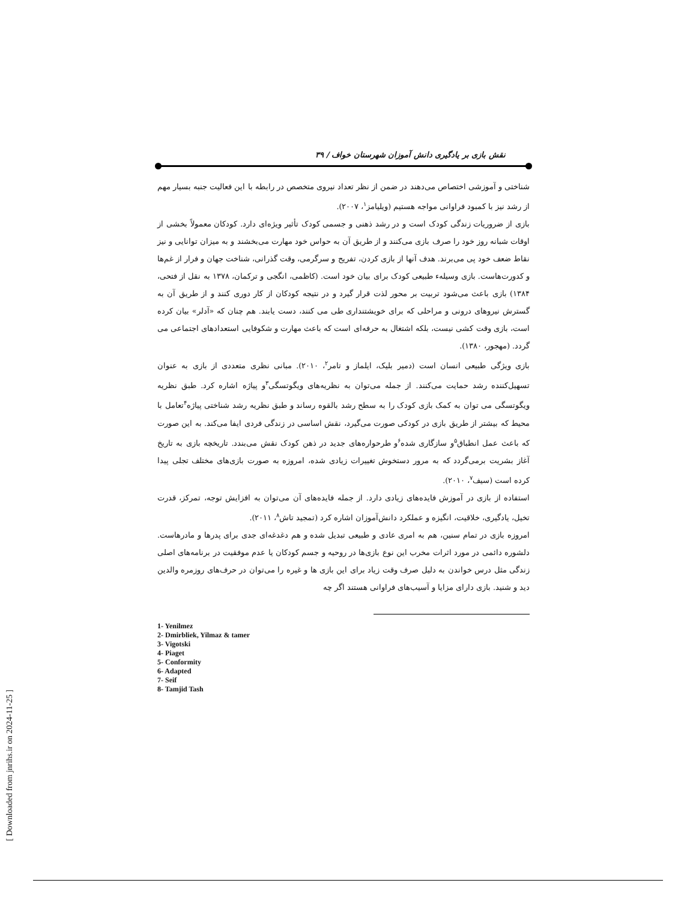نقش بازی بر یادگیری دانش آموزان شهرستان خواف / ۳۹
شناختی و آموزشی اختصاص می‌دهند در ضمن از نظر تعداد نیروی متخصص در رابطه با این فعالیت جنبه بسیار مهم از رشد نیز با کمبود فراوانی مواجه هستیم (ویلیامز<sup>۱</sup>، ۲۰۰۷).
بازی از ضروریات زندگی کودک است و در رشد ذهنی و جسمی کودک تأثیر ویژه‌ای دارد. کودکان معمولاً بخشی از اوقات شبانه روز خود را صرف بازی می‌کنند و از طریق آن به حواس خود مهارت می‌بخشند و به میزان توانایی و نیز نقاط ضعف خود پی می‌برند. هدف آنها از بازی کردن، تفریح و سرگرمی، وقت گذرانی، شناخت جهان و فرار از غم‌ها و کدورت‌هاست. بازی وسیلهء طبیعی کودک برای بیان خود است. (کاظمی، انگجی و ترکمان، ۱۳۷۸ به نقل از فتحی، ۱۳۸۴) بازی باعث می‌شود تربیت بر محور لذت قرار گیرد و در نتیجه کودکان از کار دوری کنند و از طریق آن به گسترش نیروهای درونی و مراحلی که برای خویشتنداری طی می کنند، دست یابند. هم چنان که «آدلر» بیان کرده است، بازی وقت کشی نیست، بلکه اشتغال به حرفه‌ای است که باعث مهارت و شکوفایی استعدادهای اجتماعی می گردد. (مهجور، ۱۳۸۰).
بازی ویژگی طبیعی انسان است (دمیر بلیک، ایلماز و تامر<sup>۲</sup>، ۲۰۱۰). مبانی نظری متعددی از بازی به عنوان تسهیل‌کننده رشد حمایت می‌کنند. از جمله می‌توان به نظریه‌های ویگوتسگی<sup>۳</sup>و پیاژه اشاره کرد. طبق نظریه ویگوتسگی می توان به کمک بازی کودک را به سطح رشد بالقوه رساند و طبق نظریه رشد شناختی پیاژه<sup>۴</sup>تعامل با محیط که بیشتر از طریق بازی در کودکی صورت می‌گیرد، نقش اساسی در زندگی فردی ایفا می‌کند. به این صورت که باعث عمل انطباق<sup>۵</sup>و سازگاری شده<sup>۶</sup>و طرحواره‌های جدید در ذهن کودک نقش می‌بندد. تاریخچه بازی به تاریخ آغاز بشریت برمی‌گردد که به مرور دستخوش تغییرات زیادی شده، امروزه به صورت بازی‌های مختلف تجلی پیدا کرده است (سیف<sup>۷</sup>، ۲۰۱۰).
استفاده از بازی در آموزش فایده‌های زیادی دارد. از جمله فایده‌های آن می‌توان به افزایش توجه، تمرکز، قدرت تخیل، یادگیری، خلاقیت، انگیزه و عملکرد دانش‌آموزان اشاره کرد (تمجید تاش<sup>۸</sup>، ۲۰۱۱).
امروزه بازی در تمام سنین، هم به امری عادی و طبیعی تبدیل شده و هم دغدغه‌ای جدی برای پدرها و مادرهاست. دلشوره دائمی در مورد اثرات مخرب این نوع بازی‌ها در روحیه و جسم کودکان یا عدم موفقیت در برنامه‌های اصلی زندگی مثل درس خواندن به دلیل صرف وقت زیاد برای این بازی ها و غیره را می‌توان در حرف‌های روزمره والدین دید و شنید. بازی دارای مزایا و آسیب‌های فراوانی هستند اگر چه
1- Yenilmez
2- Dmirbliek, Yilmaz & tamer
3- Vigotski
4- Piaget
5- Conformity
6- Adapted
7- Seif
8- Tamjid Tash
[ Downloaded from jnrihs.ir on 2024-11-25 ]